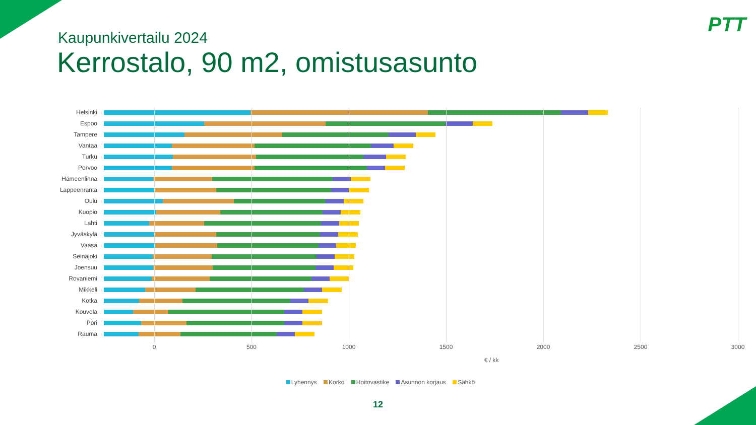PTT
Kaupunkivertailu 2024
Kerrostalo, 90 m2, omistusasunto
Helsinki
Espoo
Tampere
Vantaa
Turku
Porvoo
Hämeenlinna
Lappeenranta
Oulu
Kuopio
Lahti
Jyväskylä
Vaasa
Seinäjoki
Joensuu
Rovaniemi
Mikkeli
Kotka
Kouvola
Pori
Rauma
0 500 1000 1500 2000 2500 3000
€ / kk
Lyhennys Korko Hoitovastike Asunnon korjaus Sähkö
12